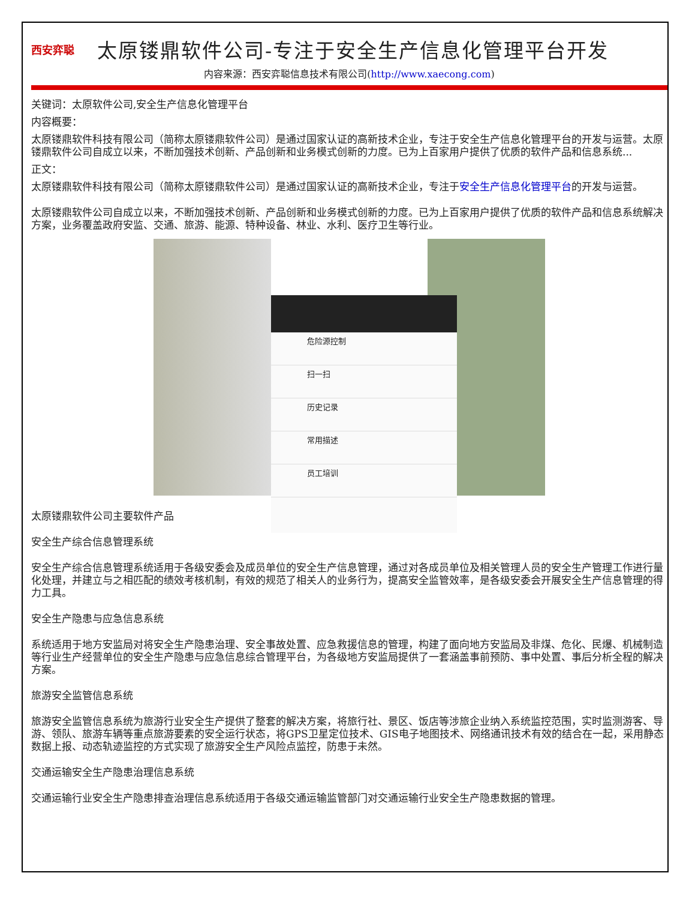西安弈聪
太原镂鼎软件公司-专注于安全生产信息化管理平台开发
内容来源：西安弈聪信息技术有限公司(http://www.xaecong.com)
关键词：太原软件公司,安全生产信息化管理平台
内容概要：
太原镂鼎软件科技有限公司（简称太原镂鼎软件公司）是通过国家认证的高新技术企业，专注于安全生产信息化管理平台的开发与运营。太原镂鼎软件公司自成立以来，不断加强技术创新、产品创新和业务模式创新的力度。已为上百家用户提供了优质的软件产品和信息系统...
正文：
太原镂鼎软件科技有限公司（简称太原镂鼎软件公司）是通过国家认证的高新技术企业，专注于安全生产信息化管理平台的开发与运营。
太原镂鼎软件公司自成立以来，不断加强技术创新、产品创新和业务模式创新的力度。已为上百家用户提供了优质的软件产品和信息系统解决方案，业务覆盖政府安监、交通、旅游、能源、特种设备、林业、水利、医疗卫生等行业。
危险源控制
扫一扫
历史记录
常用描述
员工培训
太原镂鼎软件公司主要软件产品
安全生产综合信息管理系统
安全生产综合信息管理系统适用于各级安委会及成员单位的安全生产信息管理，通过对各成员单位及相关管理人员的安全生产管理工作进行量化处理，并建立与之相匹配的绩效考核机制，有效的规范了相关人的业务行为，提高安全监管效率，是各级安委会开展安全生产信息管理的得力工具。
安全生产隐患与应急信息系统
系统适用于地方安监局对将安全生产隐患治理、安全事故处置、应急救援信息的管理，构建了面向地方安监局及非煤、危化、民爆、机械制造等行业生产经营单位的安全生产隐患与应急信息综合管理平台，为各级地方安监局提供了一套涵盖事前预防、事中处置、事后分析全程的解决方案。
旅游安全监管信息系统
旅游安全监管信息系统为旅游行业安全生产提供了整套的解决方案，将旅行社、景区、饭店等涉旅企业纳入系统监控范围，实时监测游客、导游、领队、旅游车辆等重点旅游要素的安全运行状态，将GPS卫星定位技术、GIS电子地图技术、网络通讯技术有效的结合在一起，采用静态数据上报、动态轨迹监控的方式实现了旅游安全生产风险点监控，防患于未然。
交通运输安全生产隐患治理信息系统
交通运输行业安全生产隐患排查治理信息系统适用于各级交通运输监管部门对交通运输行业安全生产隐患数据的管理。